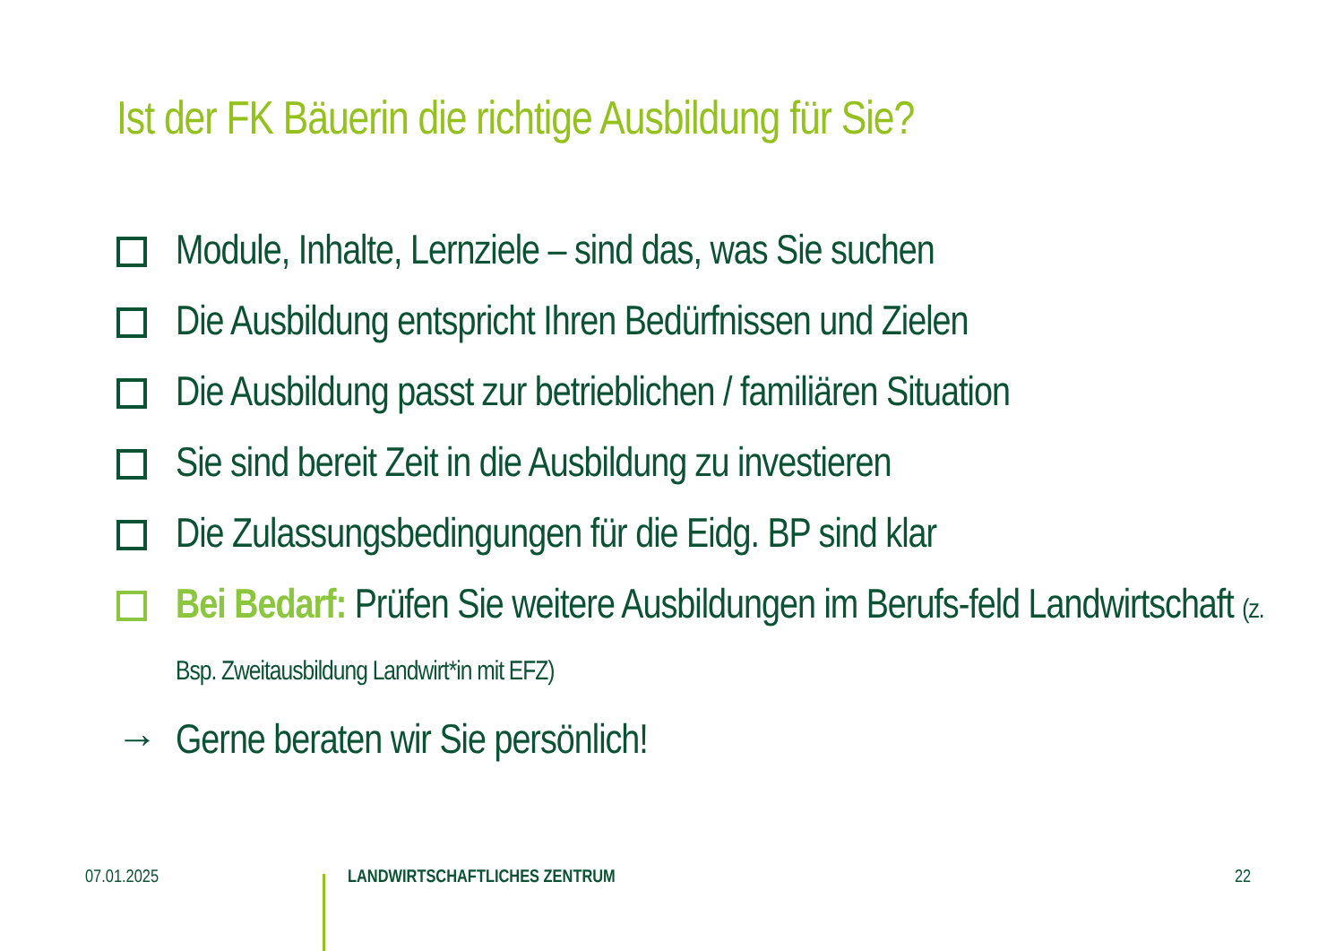Ist der FK Bäuerin die richtige Ausbildung für Sie?
Module, Inhalte, Lernziele – sind das, was Sie suchen
Die Ausbildung entspricht Ihren Bedürfnissen und Zielen
Die Ausbildung passt zur betrieblichen / familiären Situation
Sie sind bereit Zeit in die Ausbildung zu investieren
Die Zulassungsbedingungen für die Eidg. BP sind klar
Bei Bedarf: Prüfen Sie weitere Ausbildungen im Berufs-feld Landwirtschaft (z. Bsp. Zweitausbildung Landwirt*in mit EFZ)
→ Gerne beraten wir Sie persönlich!
07.01.2025 LANDWIRTSCHAFTLICHES ZENTRUM 22